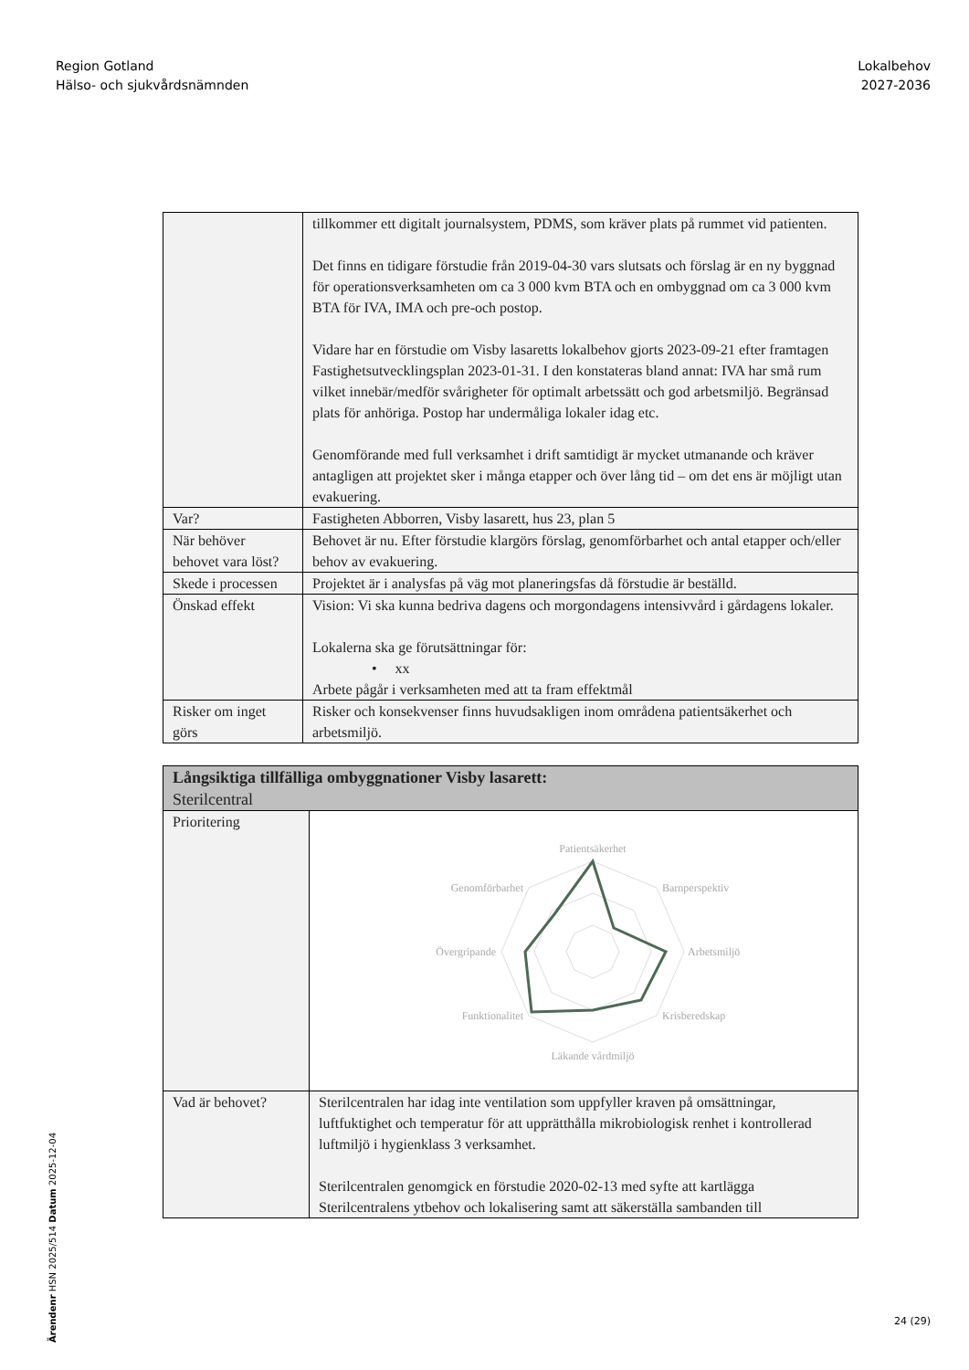Region Gotland
Hälso- och sjukvårdsnämnden
Lokalbehov
2027-2036
| | tillkommer ett digitalt journalsystem, PDMS, som kräver plats på rummet vid patienten. Det finns en tidigare förstudie från 2019-04-30 vars slutsats och förslag är en ny byggnad för operationsverksamheten om ca 3 000 kvm BTA och en ombyggnad om ca 3 000 kvm BTA för IVA, IMA och pre-och postop. Vidare har en förstudie om Visby lasaretts lokalbehov gjorts 2023-09-21 efter framtagen Fastighetsutvecklingsplan 2023-01-31. I den konstateras bland annat: IVA har små rum vilket innebär/medför svårigheter för optimalt arbetssätt och god arbetsmiljö. Begränsad plats för anhöriga. Postop har undermåliga lokaler idag etc. Genomförande med full verksamhet i drift samtidigt är mycket utmanande och kräver antagligen att projektet sker i många etapper och över lång tid – om det ens är möjligt utan evakuering. |
| Var? | Fastigheten Abborren, Visby lasarett, hus 23, plan 5 |
| När behöver behovet vara löst? | Behovet är nu. Efter förstudie klargörs förslag, genomförbarhet och antal etapper och/eller behov av evakuering. |
| Skede i processen | Projektet är i analysfas på väg mot planeringsfas då förstudie är beställd. |
| Önskad effekt | Vision: Vi ska kunna bedriva dagens och morgondagens intensivvård i gårdagens lokaler. Lokalerna ska ge förutsättningar för: • xx Arbete pågår i verksamheten med att ta fram effektmål |
| Risker om inget görs | Risker och konsekvenser finns huvudsakligen inom områdena patientsäkerhet och arbetsmiljö. |
| Långsiktiga tillfälliga ombyggnationer Visby lasarett: Sterilcentral | |
| Prioritering | Patientsäkerhet Barnperspektiv Arbetsmiljö Krisberedskap Läkande vårdmiljö Funktionalitet Övergripande Genomförbarhet |
| Vad är behovet? | Sterilcentralen har idag inte ventilation som uppfyller kraven på omsättningar, luftfuktighet och temperatur för att upprätthålla mikrobiologisk renhet i kontrollerad luftmiljö i hygienklass 3 verksamhet. Sterilcentralen genomgick en förstudie 2020-02-13 med syfte att kartlägga Sterilcentralens ytbehov och lokalisering samt att säkerställa sambanden till |
Ärendenr HSN 2025/514 Datum 2025-12-04
24 (29)